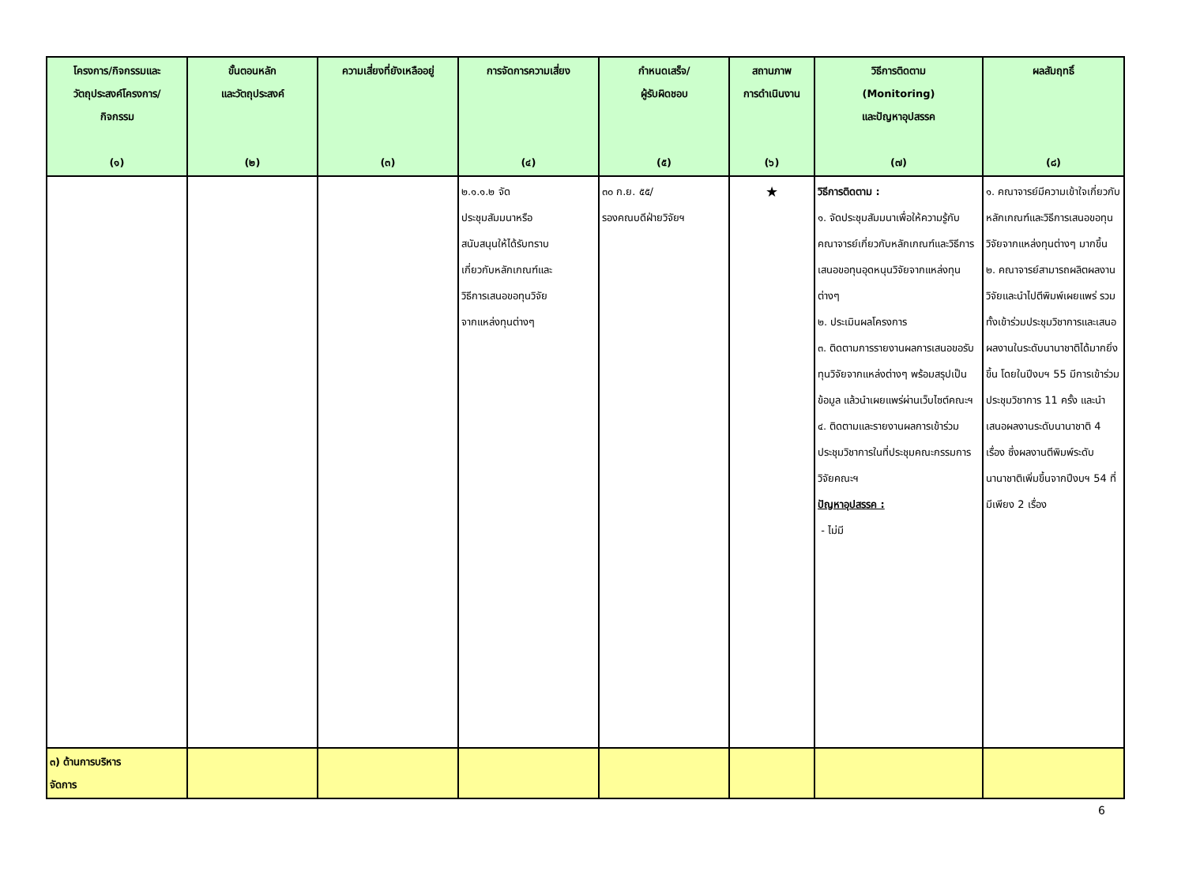| โครงการ/กิจกรรมและ วัตถุประสงค์โครงการ/ กิจกรรม (๑) | ขั้นตอนหลัก และวัตถุประสงค์ (๒) | ความเสี่ยงที่ยังเหลืออยู่ (๓) | การจัดการความเสี่ยง (๔) | กำหนดเสร็จ/ ผู้รับผิดชอบ (๕) | สถานภาพ การดำเนินงาน (๖) | วิธีการติดตาม (Monitoring) และปัญหาอุปสรรค (๗) | ผลสัมฤทธิ์ (๘) |
| --- | --- | --- | --- | --- | --- | --- | --- |
| | | | ๒.๑.๑.๒ จัด ประชุมสัมมนาหรือ สนับสนุนให้ได้รับทราบ เกี่ยวกับหลักเกณฑ์และ วิธีการเสนอขอทุนวิจัย จากแหล่งทุนต่างๆ | ๓๐ ก.ย. ๕๕/ รองคณบดีฝ่ายวิจัยฯ | ★ | วิธีการติดตาม : ๑. จัดประชุมสัมมนาเพื่อให้ความรู้กับคณาจารย์เกี่ยวกับหลักเกณฑ์และวิธีการเสนอขอทุนอุดหนุนวิจัยจากแหล่งทุนต่างๆ ๒. ประเมินผลโครงการ ๓. ติดตามการรายงานผลการเสนอขอรับทุนวิจัยจากแหล่งต่างๆ พร้อมสรุปเป็นข้อมูล แล้วนำเผยแพร่ผ่านเว็บไซต์คณะฯ ๔. ติดตามและรายงานผลการเข้าร่วมประชุมวิชาการในที่ประชุมคณะกรรมการวิจัยคณะฯ ปัญหาอุปสรรค : - ไม่มี | ๑. คณาจารย์มีความเข้าใจเกี่ยวกับหลักเกณฑ์และวิธีการเสนอขอทุนวิจัยจากแหล่งทุนต่างๆ มากขึ้น ๒. คณาจารย์สามารถผลิตผลงานวิจัยและนำไปตีพิมพ์เผยแพร่ รวมทั้งเข้าร่วมประชุมวิชาการและเสนอผลงานในระดับนานาชาติได้มากยิ่งขึ้น โดยในปีงบฯ 55 มีการเข้าร่วมประชุมวิชาการ 11 ครั้ง และนำเสนอผลงานระดับนานาชาติ 4 เรื่อง ซึ่งผลงานตีพิมพ์ระดับนานาชาติเพิ่มขึ้นจากปีงบฯ 54 ที่มีเพียง 2 เรื่อง |
| ๓) ด้านการบริหาร จัดการ | | | | | | | |
6